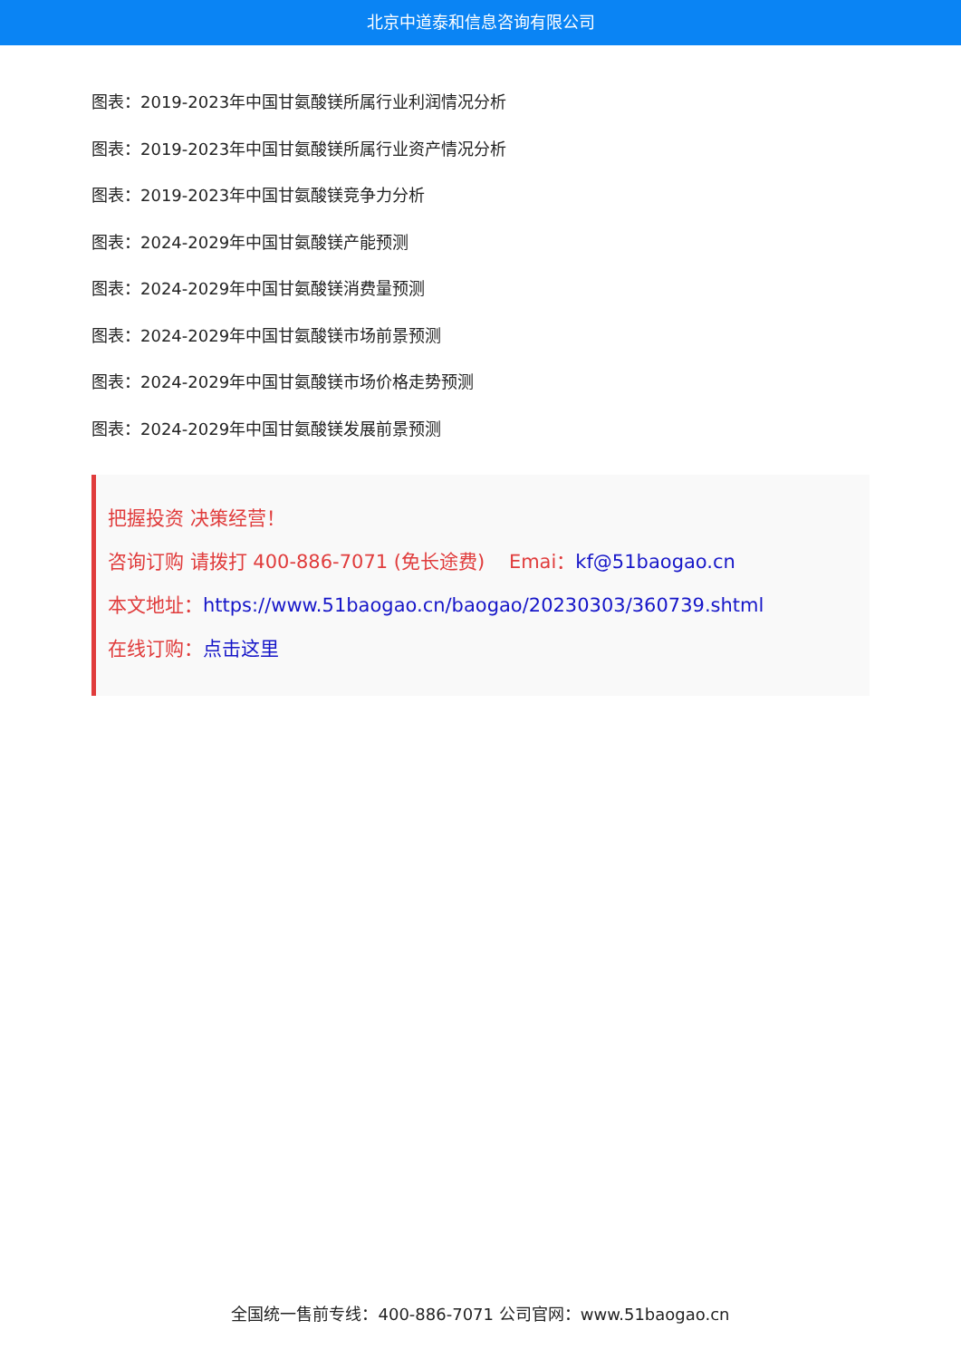北京中道泰和信息咨询有限公司
图表：2019-2023年中国甘氨酸镁所属行业利润情况分析
图表：2019-2023年中国甘氨酸镁所属行业资产情况分析
图表：2019-2023年中国甘氨酸镁竞争力分析
图表：2024-2029年中国甘氨酸镁产能预测
图表：2024-2029年中国甘氨酸镁消费量预测
图表：2024-2029年中国甘氨酸镁市场前景预测
图表：2024-2029年中国甘氨酸镁市场价格走势预测
图表：2024-2029年中国甘氨酸镁发展前景预测
把握投资 决策经营！
咨询订购 请拨打 400-886-7071 (免长途费) Emai：kf@51baogao.cn
本文地址：https://www.51baogao.cn/baogao/20230303/360739.shtml
在线订购：点击这里
全国统一售前专线：400-886-7071 公司官网：www.51baogao.cn